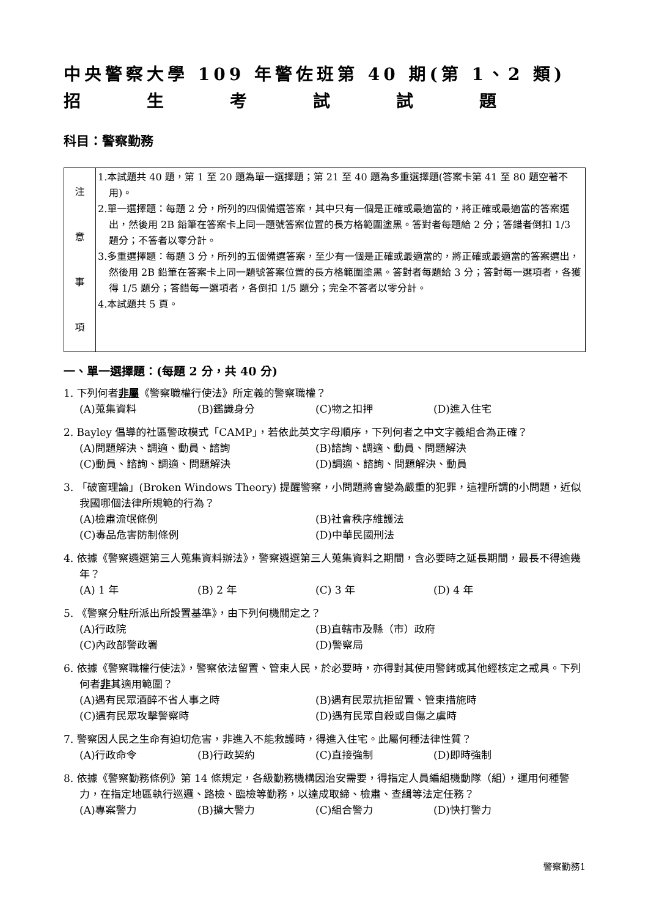中央警察大學 109 年警佐班第 40 期(第 1、2 類)
招　　　生　　　考　　　試　　　試　　　題
科目：警察勤務
| 注 意 事 項 | 1.本試題共 40 題，第 1 至 20 題為單一選擇題；第 21 至 40 題為多重選擇題(答案卡第 41 至 80 題空著不用)。 2.單一選擇題：每題 2 分，所列的四個備選答案，其中只有一個是正確或最適當的，將正確或最適當的答案選出，然後用 2B 鉛筆在答案卡上同一題號答案位置的長方格範圍塗黑。答對者每題給 2 分；答錯者倒扣 1/3 題分；不答者以零分計。 3.多重選擇題：每題 3 分，所列的五個備選答案，至少有一個是正確或最適當的，將正確或最適當的答案選出，然後用 2B 鉛筆在答案卡上同一題號答案位置的長方格範圍塗黑。答對者每題給 3 分；答對每一選項者，各獲得 1/5 題分；答錯每一選項者，各倒扣 1/5 題分；完全不答者以零分計。 4.本試題共 5 頁。 |
一、單一選擇題：(每題 2 分，共 40 分)
1. 下列何者非屬《警察職權行使法》所定義的警察職權？
(A)蒐集資料 (B)鑑識身分 (C)物之扣押 (D)進入住宅
2. Bayley 倡導的社區警政模式「CAMP」，若依此英文字母順序，下列何者之中文字義組合為正確？
(A)問題解決、調適、動員、諮詢 (B)諮詢、調適、動員、問題解決 (C)動員、諮詢、調適、問題解決 (D)調適、諮詢、問題解決、動員
3. 「破窗理論」(Broken Windows Theory) 提醒警察，小問題將會變為嚴重的犯罪，這裡所謂的小問題，近似我國哪個法律所規範的行為？
(A)檢肅流氓條例 (B)社會秩序維護法 (C)毒品危害防制條例 (D)中華民國刑法
4. 依據《警察遴選第三人蒐集資料辦法》，警察遴選第三人蒐集資料之期間，含必要時之延長期間，最長不得逾幾年？
(A) 1 年 (B) 2 年 (C) 3 年 (D) 4 年
5. 《警察分駐所派出所設置基準》，由下列何機關定之？
(A)行政院 (B)直轄市及縣（市）政府 (C)內政部警政署 (D)警察局
6. 依據《警察職權行使法》，警察依法留置、管束人民，於必要時，亦得對其使用警銬或其他經核定之戒具。下列何者非其適用範圍？
(A)遇有民眾酒醉不省人事之時 (B)遇有民眾抗拒留置、管束措施時 (C)遇有民眾攻擊警察時 (D)遇有民眾自殺或自傷之虞時
7. 警察因人民之生命有迫切危害，非進入不能救護時，得進入住宅。此屬何種法律性質？
(A)行政命令 (B)行政契約 (C)直接強制 (D)即時強制
8. 依據《警察勤務條例》第 14 條規定，各級勤務機構因治安需要，得指定人員編組機動隊（組），運用何種警力，在指定地區執行巡邏、路檢、臨檢等勤務，以達成取締、檢肅、查緝等法定任務？
(A)專案警力 (B)擴大警力 (C)組合警力 (D)快打警力
警察勤務1